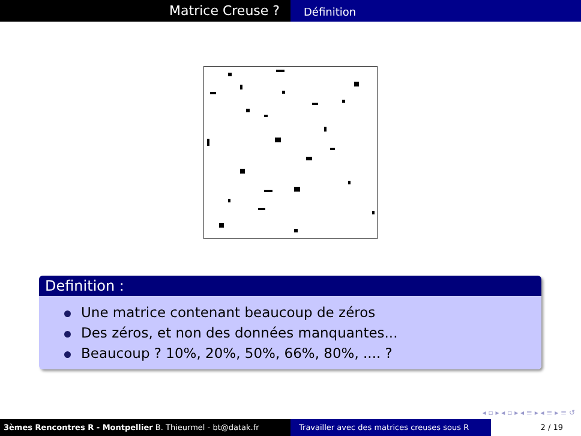Matrice Creuse ?
Définition
Definition :
Une matrice contenant beaucoup de zéros
Des zéros, et non des données manquantes...
Beaucoup ? 10%, 20%, 50%, 66%, 80%, .... ?
◂ ▫ ▸ ◂ ▫ ▸ ◂ ≡ ▸ ◂ ≡ ▸ ≡ ↺
3èmes Rencontres R - Montpellier B. Thieurmel - bt@datak.fr Travailler avec des matrices creuses sous R
2 / 19